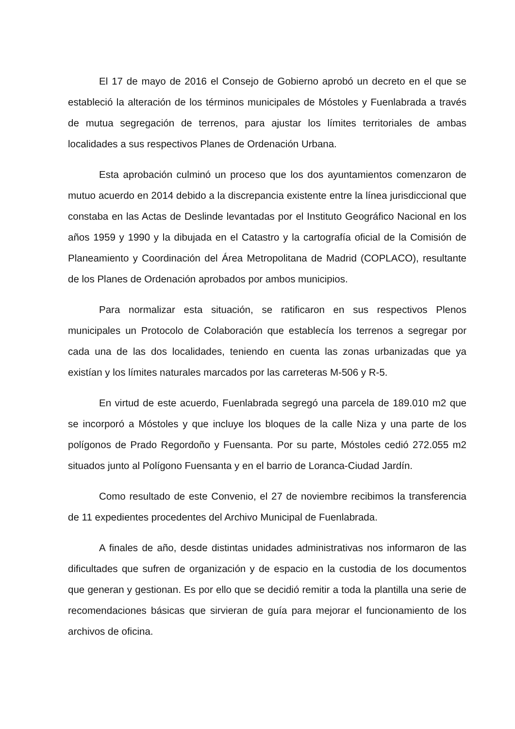El 17 de mayo de 2016 el Consejo de Gobierno aprobó un decreto en el que se estableció la alteración de los términos municipales de Móstoles y Fuenlabrada a través de mutua segregación de terrenos, para ajustar los límites territoriales de ambas localidades a sus respectivos Planes de Ordenación Urbana.
Esta aprobación culminó un proceso que los dos ayuntamientos comenzaron de mutuo acuerdo en 2014 debido a la discrepancia existente entre la línea jurisdiccional que constaba en las Actas de Deslinde levantadas por el Instituto Geográfico Nacional en los años 1959 y 1990 y la dibujada en el Catastro y la cartografía oficial de la Comisión de Planeamiento y Coordinación del Área Metropolitana de Madrid (COPLACO), resultante de los Planes de Ordenación aprobados por ambos municipios.
Para normalizar esta situación, se ratificaron en sus respectivos Plenos municipales un Protocolo de Colaboración que establecía los terrenos a segregar por cada una de las dos localidades, teniendo en cuenta las zonas urbanizadas que ya existían y los límites naturales marcados por las carreteras M-506 y R-5.
En virtud de este acuerdo, Fuenlabrada segregó una parcela de 189.010 m2 que se incorporó a Móstoles y que incluye los bloques de la calle Niza y una parte de los polígonos de Prado Regordoño y Fuensanta. Por su parte, Móstoles cedió 272.055 m2 situados junto al Polígono Fuensanta y en el barrio de Loranca-Ciudad Jardín.
Como resultado de este Convenio, el 27 de noviembre recibimos la transferencia de 11 expedientes procedentes del Archivo Municipal de Fuenlabrada.
A finales de año, desde distintas unidades administrativas nos informaron de las dificultades que sufren de organización y de espacio en la custodia de los documentos que generan y gestionan. Es por ello que se decidió remitir a toda la plantilla una serie de recomendaciones básicas que sirvieran de guía para mejorar el funcionamiento de los archivos de oficina.